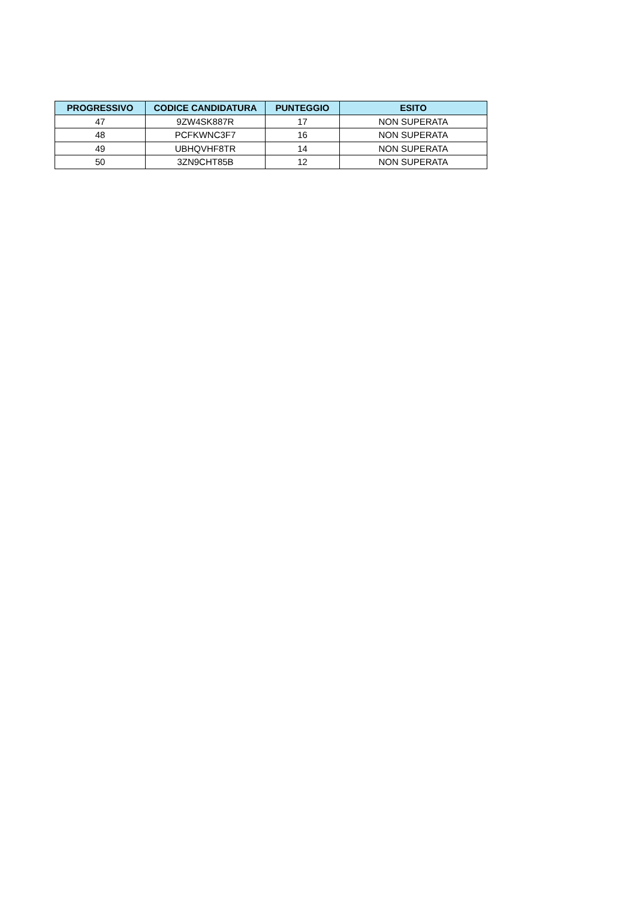| PROGRESSIVO | CODICE CANDIDATURA | PUNTEGGIO | ESITO |
| --- | --- | --- | --- |
| 47 | 9ZW4SK887R | 17 | NON SUPERATA |
| 48 | PCFKWNC3F7 | 16 | NON SUPERATA |
| 49 | UBHQVHF8TR | 14 | NON SUPERATA |
| 50 | 3ZN9CHT85B | 12 | NON SUPERATA |